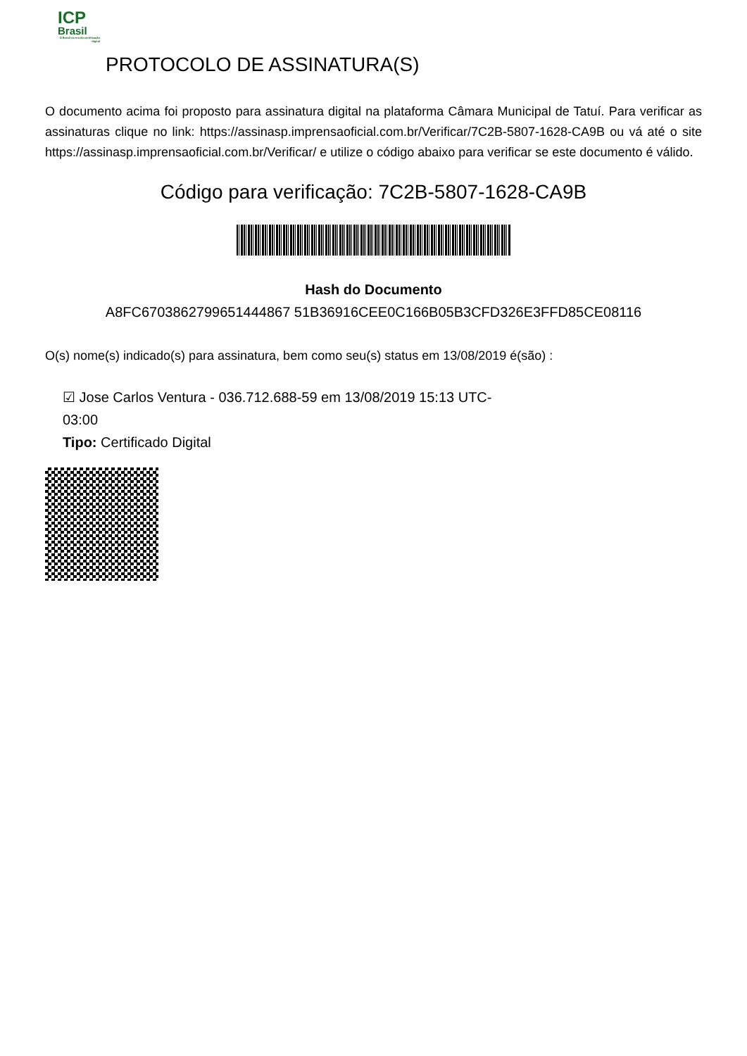ICP
Brasil
O Brasil na era da certificação digital
PROTOCOLO DE ASSINATURA(S)
O documento acima foi proposto para assinatura digital na plataforma Câmara Municipal de Tatuí. Para verificar as assinaturas clique no link: https://assinasp.imprensaoficial.com.br/Verificar/7C2B-5807-1628-CA9B ou vá até o site https://assinasp.imprensaoficial.com.br/Verificar/ e utilize o código abaixo para verificar se este documento é válido.
Código para verificação: 7C2B-5807-1628-CA9B
Hash do Documento
A8FC6703862799651444867 51B36916CEE0C166B05B3CFD326E3FFD85CE08116
O(s) nome(s) indicado(s) para assinatura, bem como seu(s) status em 13/08/2019 é(são) :
☑ Jose Carlos Ventura - 036.712.688-59 em 13/08/2019 15:13 UTC-03:00
Tipo: Certificado Digital